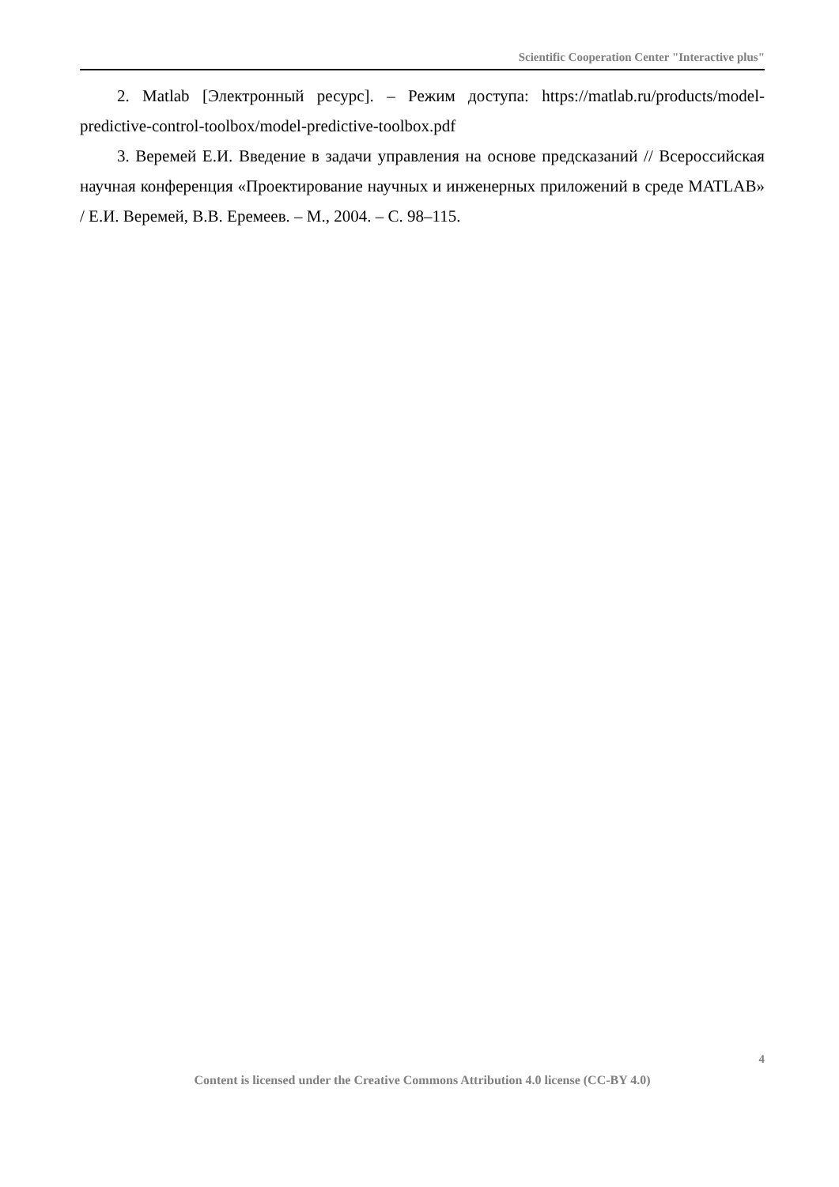Scientific Cooperation Center "Interactive plus"
2. Matlab [Электронный ресурс]. – Режим доступа: https://matlab.ru/products/model-predictive-control-toolbox/model-predictive-toolbox.pdf
3. Веремей Е.И. Введение в задачи управления на основе предсказаний // Всероссийская научная конференция «Проектирование научных и инженерных приложений в среде MATLAB» / Е.И. Веремей, В.В. Еремеев. – М., 2004. – С. 98–115.
4
Content is licensed under the Creative Commons Attribution 4.0 license (CC-BY 4.0)